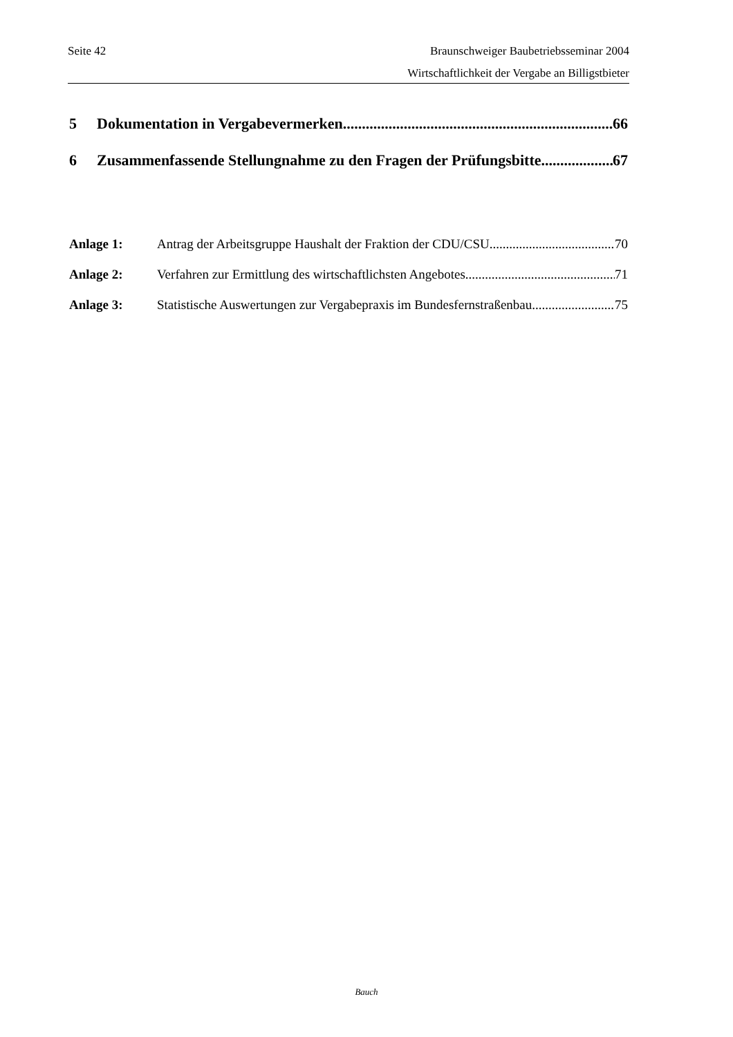Seite 42 Braunschweiger Baubetriebsseminar 2004
Wirtschaftlichkeit der Vergabe an Billigstbieter
5 Dokumentation in Vergabevermerken 66
6 Zusammenfassende Stellungnahme zu den Fragen der Prüfungsbitte 67
Anlage 1: Antrag der Arbeitsgruppe Haushalt der Fraktion der CDU/CSU 70
Anlage 2: Verfahren zur Ermittlung des wirtschaftlichsten Angebotes 71
Anlage 3: Statistische Auswertungen zur Vergabepraxis im Bundesfernstraßenbau 75
Bauch